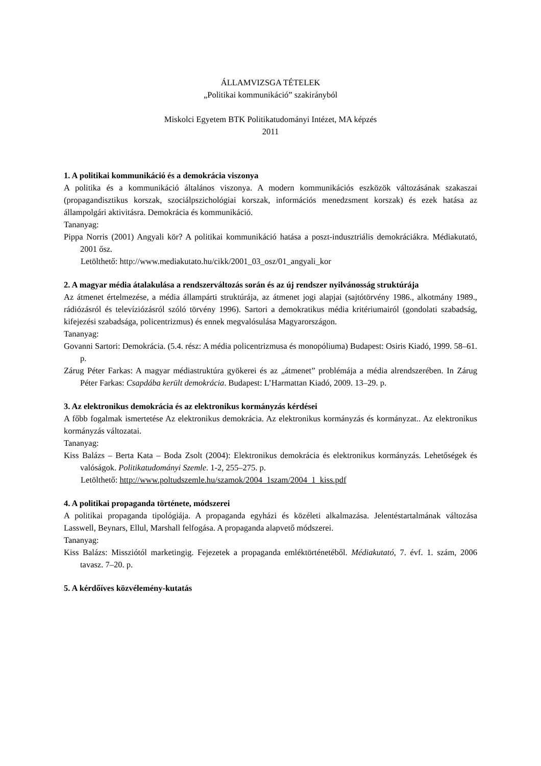ÁLLAMVIZSGA TÉTELEK
„Politikai kommunikáció” szakirányból
Miskolci Egyetem BTK Politikatudományi Intézet, MA képzés
2011
1. A politikai kommunikáció és a demokrácia viszonya
A politika és a kommunikáció általános viszonya. A modern kommunikációs eszközök változásának szakaszai (propagandisztikus korszak, szociálpszichológiai korszak, információs menedzsment korszak) és ezek hatása az állampolgári aktivitásra. Demokrácia és kommunikáció.
Tananyag:
Pippa Norris (2001) Angyali kör? A politikai kommunikáció hatása a poszt-indusztriális demokráciákra. Médiakutató, 2001 ősz.
Letölthető: http://www.mediakutato.hu/cikk/2001_03_osz/01_angyali_kor
2. A magyar média átalakulása a rendszerváltozás során és az új rendszer nyilvánosság struktúrája
Az átmenet értelmezése, a média állampárti struktúrája, az átmenet jogi alapjai (sajtótörvény 1986., alkotmány 1989., rádiózásról és televíziózásról szóló törvény 1996). Sartori a demokratikus média kritériumairól (gondolati szabadság, kifejezési szabadsága, policentrizmus) és ennek megvalósulása Magyarországon.
Tananyag:
Govanni Sartori: Demokrácia. (5.4. rész: A média policentrizmusa és monopóliuma) Budapest: Osiris Kiadó, 1999. 58–61. p.
Zárug Péter Farkas: A magyar médiastruktúra gyökerei és az „átmenet” problémája a média alrendszerében. In Zárug Péter Farkas: Csapdába került demokrácia. Budapest: L’Harmattan Kiadó, 2009. 13–29. p.
3. Az elektronikus demokrácia és az elektronikus kormányzás kérdései
A főbb fogalmak ismertetése Az elektronikus demokrácia. Az elektronikus kormányzás és kormányzat.. Az elektronikus kormányzás változatai.
Tananyag:
Kiss Balázs – Berta Kata – Boda Zsolt (2004): Elektronikus demokrácia és elektronikus kormányzás. Lehetőségek és valóságok. Politikatudományi Szemle. 1-2, 255–275. p.
Letölthető: http://www.poltudszemle.hu/szamok/2004_1szam/2004_1_kiss.pdf
4. A politikai propaganda története, módszerei
A politikai propaganda tipológiája. A propaganda egyházi és közéleti alkalmazása. Jelentéstartalmának változása Lasswell, Beynars, Ellul, Marshall felfogása. A propaganda alapvető módszerei.
Tananyag:
Kiss Balázs: Missziótól marketingig. Fejezetek a propaganda emléktörténetéből. Médiakutató, 7. évf. 1. szám, 2006 tavasz. 7–20. p.
5. A kérdőíves közvélemény-kutatás